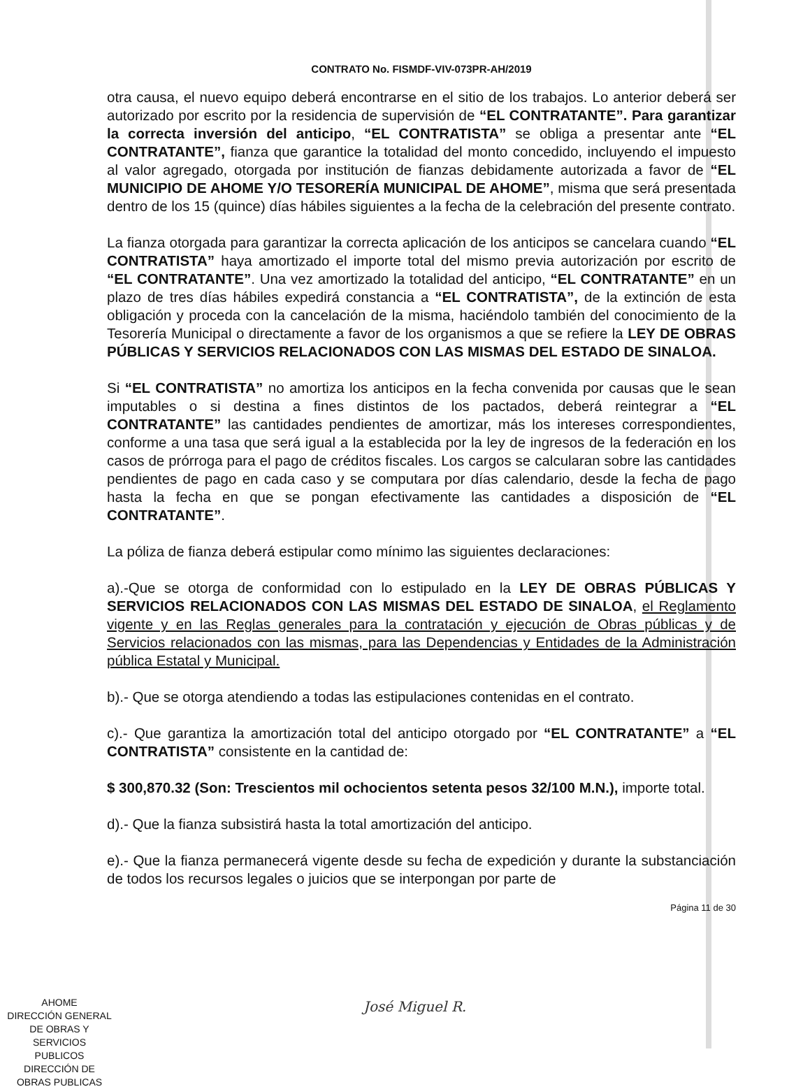CONTRATO No. FISMDF-VIV-073PR-AH/2019
otra causa, el nuevo equipo deberá encontrarse en el sitio de los trabajos. Lo anterior deberá ser autorizado por escrito por la residencia de supervisión de “EL CONTRATANTE”. Para garantizar la correcta inversión del anticipo, “EL CONTRATISTA” se obliga a presentar ante “EL CONTRATANTE”, fianza que garantice la totalidad del monto concedido, incluyendo el impuesto al valor agregado, otorgada por institución de fianzas debidamente autorizada a favor de “EL MUNICIPIO DE AHOME Y/O TESORERÍA MUNICIPAL DE AHOME”, misma que será presentada dentro de los 15 (quince) días hábiles siguientes a la fecha de la celebración del presente contrato.
La fianza otorgada para garantizar la correcta aplicación de los anticipos se cancelara cuando “EL CONTRATISTA” haya amortizado el importe total del mismo previa autorización por escrito de “EL CONTRATANTE”. Una vez amortizado la totalidad del anticipo, “EL CONTRATANTE” en un plazo de tres días hábiles expedirá constancia a “EL CONTRATISTA”, de la extinción de esta obligación y proceda con la cancelación de la misma, haciéndolo también del conocimiento de la Tesorería Municipal o directamente a favor de los organismos a que se refiere la LEY DE OBRAS PÚBLICAS Y SERVICIOS RELACIONADOS CON LAS MISMAS DEL ESTADO DE SINALOA.
Si “EL CONTRATISTA” no amortiza los anticipos en la fecha convenida por causas que le sean imputables o si destina a fines distintos de los pactados, deberá reintegrar a “EL CONTRATANTE” las cantidades pendientes de amortizar, más los intereses correspondientes, conforme a una tasa que será igual a la establecida por la ley de ingresos de la federación en los casos de prórroga para el pago de créditos fiscales. Los cargos se calcularan sobre las cantidades pendientes de pago en cada caso y se computara por días calendario, desde la fecha de pago hasta la fecha en que se pongan efectivamente las cantidades a disposición de “EL CONTRATANTE”.
La póliza de fianza deberá estipular como mínimo las siguientes declaraciones:
a).-Que se otorga de conformidad con lo estipulado en la LEY DE OBRAS PÚBLICAS Y SERVICIOS RELACIONADOS CON LAS MISMAS DEL ESTADO DE SINALOA, el Reglamento vigente y en las Reglas generales para la contratación y ejecución de Obras públicas y de Servicios relacionados con las mismas, para las Dependencias y Entidades de la Administración pública Estatal y Municipal.
b).- Que se otorga atendiendo a todas las estipulaciones contenidas en el contrato.
c).- Que garantiza la amortización total del anticipo otorgado por “EL CONTRATANTE” a “EL CONTRATISTA” consistente en la cantidad de:
$ 300,870.32 (Son: Trescientos mil ochocientos setenta pesos 32/100 M.N.), importe total.
d).- Que la fianza subsistirá hasta la total amortización del anticipo.
e).- Que la fianza permanecerá vigente desde su fecha de expedición y durante la substanciación de todos los recursos legales o juicios que se interpongan por parte de
Página 11 de 30
AHOME
DIRECCIÓN GENERAL
DE OBRAS Y
SERVICIOS PUBLICOS
DIRECCIÓN DE
OBRAS PUBLICAS
José Miguel R.